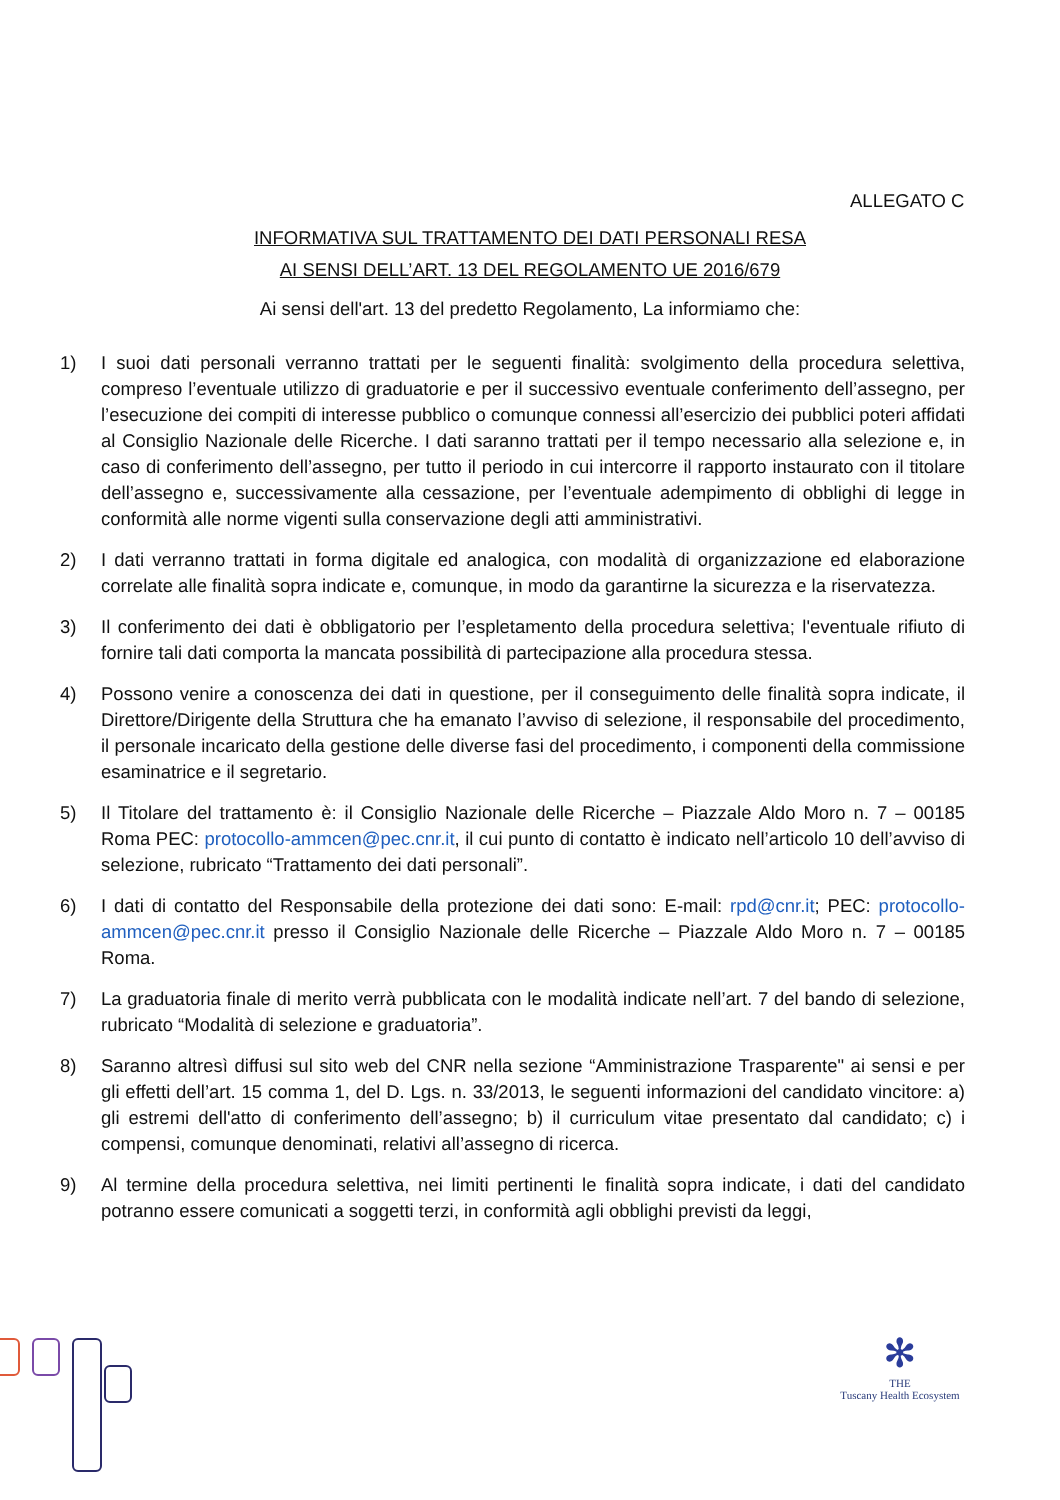ALLEGATO C
INFORMATIVA SUL TRATTAMENTO DEI DATI PERSONALI RESA
AI SENSI DELL’ART. 13 DEL REGOLAMENTO UE 2016/679
Ai sensi dell'art. 13 del predetto Regolamento, La informiamo che:
1) I suoi dati personali verranno trattati per le seguenti finalità: svolgimento della procedura selettiva, compreso l’eventuale utilizzo di graduatorie e per il successivo eventuale conferimento dell’assegno, per l’esecuzione dei compiti di interesse pubblico o comunque connessi all’esercizio dei pubblici poteri affidati al Consiglio Nazionale delle Ricerche. I dati saranno trattati per il tempo necessario alla selezione e, in caso di conferimento dell’assegno, per tutto il periodo in cui intercorre il rapporto instaurato con il titolare dell’assegno e, successivamente alla cessazione, per l’eventuale adempimento di obblighi di legge in conformità alle norme vigenti sulla conservazione degli atti amministrativi.
2) I dati verranno trattati in forma digitale ed analogica, con modalità di organizzazione ed elaborazione correlate alle finalità sopra indicate e, comunque, in modo da garantirne la sicurezza e la riservatezza.
3) Il conferimento dei dati è obbligatorio per l’espletamento della procedura selettiva; l'eventuale rifiuto di fornire tali dati comporta la mancata possibilità di partecipazione alla procedura stessa.
4) Possono venire a conoscenza dei dati in questione, per il conseguimento delle finalità sopra indicate, il Direttore/Dirigente della Struttura che ha emanato l’avviso di selezione, il responsabile del procedimento, il personale incaricato della gestione delle diverse fasi del procedimento, i componenti della commissione esaminatrice e il segretario.
5) Il Titolare del trattamento è: il Consiglio Nazionale delle Ricerche – Piazzale Aldo Moro n. 7 – 00185 Roma PEC: protocollo-ammcen@pec.cnr.it, il cui punto di contatto è indicato nell’articolo 10 dell’avviso di selezione, rubricato “Trattamento dei dati personali”.
6) I dati di contatto del Responsabile della protezione dei dati sono: E-mail: rpd@cnr.it; PEC: protocollo-ammcen@pec.cnr.it presso il Consiglio Nazionale delle Ricerche – Piazzale Aldo Moro n. 7 – 00185 Roma.
7) La graduatoria finale di merito verrà pubblicata con le modalità indicate nell’art. 7 del bando di selezione, rubricato “Modalità di selezione e graduatoria”.
8) Saranno altresì diffusi sul sito web del CNR nella sezione “Amministrazione Trasparente" ai sensi e per gli effetti dell’art. 15 comma 1, del D. Lgs. n. 33/2013, le seguenti informazioni del candidato vincitore: a) gli estremi dell'atto di conferimento dell’assegno; b) il curriculum vitae presentato dal candidato; c) i compensi, comunque denominati, relativi all’assegno di ricerca.
9) Al termine della procedura selettiva, nei limiti pertinenti le finalità sopra indicate, i dati del candidato potranno essere comunicati a soggetti terzi, in conformità agli obblighi previsti da leggi,
✻
THE
Tuscany Health Ecosystem